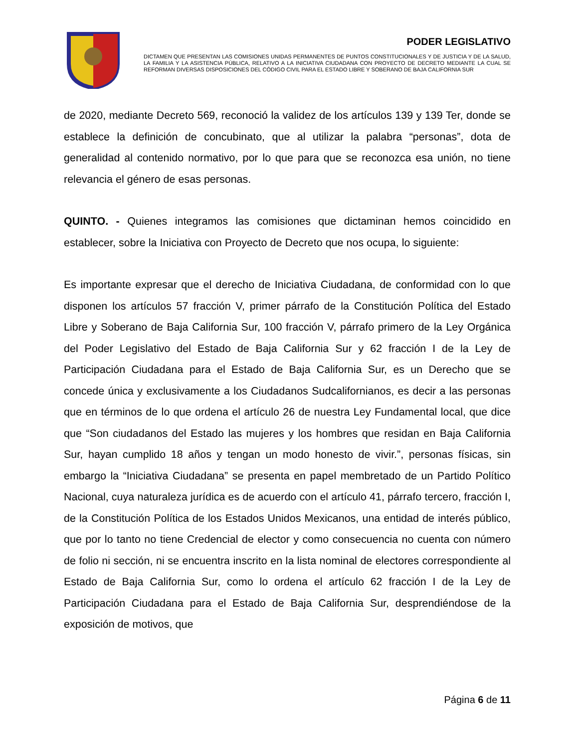PODER LEGISLATIVO
DICTAMEN QUE PRESENTAN LAS COMISIONES UNIDAS PERMANENTES DE PUNTOS CONSTITUCIONALES Y DE JUSTICIA Y DE LA SALUD, LA FAMILIA Y LA ASISTENCIA PÚBLICA, RELATIVO A LA INICIATIVA CIUDADANA CON PROYECTO DE DECRETO MEDIANTE LA CUAL SE REFORMAN DIVERSAS DISPOSICIONES DEL CÓDIGO CIVIL PARA EL ESTADO LIBRE Y SOBERANO DE BAJA CALIFORNIA SUR
de 2020, mediante Decreto 569, reconoció la validez de los artículos 139 y 139 Ter, donde se establece la definición de concubinato, que al utilizar la palabra “personas”, dota de generalidad al contenido normativo, por lo que para que se reconozca esa unión, no tiene relevancia el género de esas personas.
QUINTO. - Quienes integramos las comisiones que dictaminan hemos coincidido en establecer, sobre la Iniciativa con Proyecto de Decreto que nos ocupa, lo siguiente:
Es importante expresar que el derecho de Iniciativa Ciudadana, de conformidad con lo que disponen los artículos 57 fracción V, primer párrafo de la Constitución Política del Estado Libre y Soberano de Baja California Sur, 100 fracción V, párrafo primero de la Ley Orgánica del Poder Legislativo del Estado de Baja California Sur y 62 fracción I de la Ley de Participación Ciudadana para el Estado de Baja California Sur, es un Derecho que se concede única y exclusivamente a los Ciudadanos Sudcalifornianos, es decir a las personas que en términos de lo que ordena el artículo 26 de nuestra Ley Fundamental local, que dice que “Son ciudadanos del Estado las mujeres y los hombres que residan en Baja California Sur, hayan cumplido 18 años y tengan un modo honesto de vivir.”, personas físicas, sin embargo la “Iniciativa Ciudadana” se presenta en papel membretado de un Partido Político Nacional, cuya naturaleza jurídica es de acuerdo con el artículo 41, párrafo tercero, fracción I, de la Constitución Política de los Estados Unidos Mexicanos, una entidad de interés público, que por lo tanto no tiene Credencial de elector y como consecuencia no cuenta con número de folio ni sección, ni se encuentra inscrito en la lista nominal de electores correspondiente al Estado de Baja California Sur, como lo ordena el artículo 62 fracción I de la Ley de Participación Ciudadana para el Estado de Baja California Sur, desprendiéndose de la exposición de motivos, que
Página 6 de 11